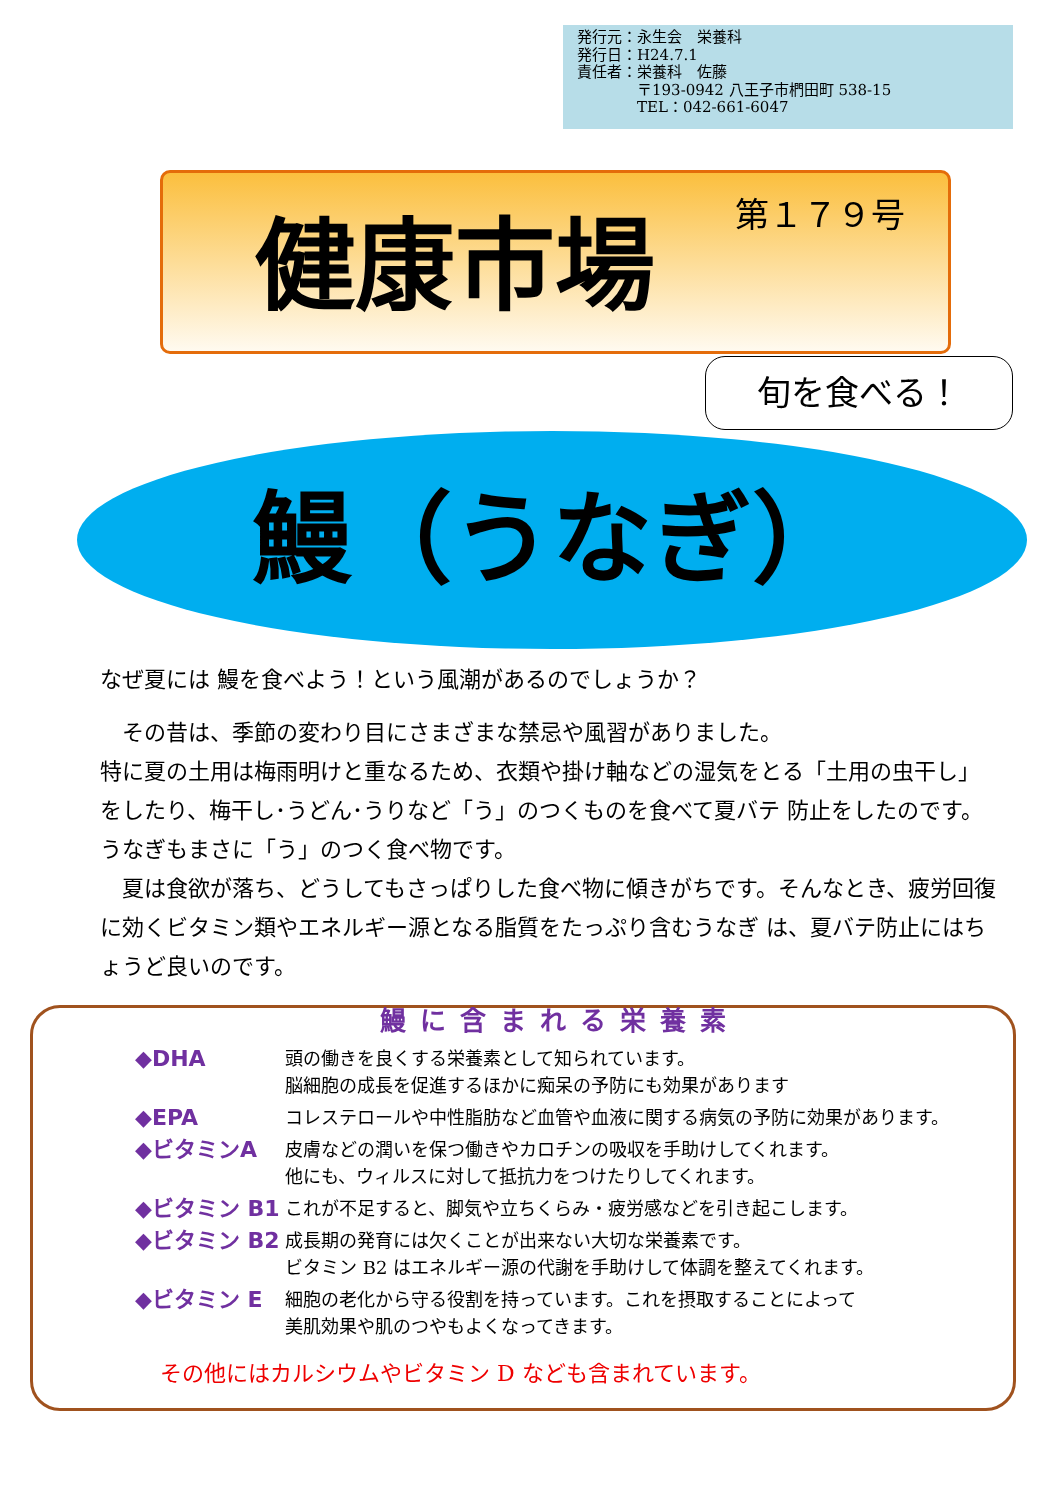発行元：永生会　栄養科
発行日：H24.7.1
責任者：栄養科　佐藤
　　　　〒193-0942 八王子市椚田町 538-15
　　　　TEL：042-661-6047
健康市場 第１７９号
旬を食べる！
鰻（うなぎ）
なぜ夏には 鰻を食べよう！という風潮があるのでしょうか？
　その昔は、季節の変わり目にさまざまな禁忌や風習がありました。
特に夏の土用は梅雨明けと重なるため、衣類や掛け軸などの湿気をとる「土用の虫干し」をしたり、梅干し･うどん･うりなど「う」のつくものを食べて夏バテ 防止をしたのです。うなぎもまさに「う」のつく食べ物です。
　夏は食欲が落ち、どうしてもさっぱりした食べ物に傾きがちです。そんなとき、疲労回復に効くビタミン類やエネルギー源となる脂質をたっぷり含むうなぎ は、夏バテ防止にはちょうど良いのです。
鰻に含まれる栄養素
◆DHA
頭の働きを良くする栄養素として知られています。
脳細胞の成長を促進するほかに痴呆の予防にも効果があります
◆EPA
コレステロールや中性脂肪など血管や血液に関する病気の予防に効果があります。
◆ビタミンA
皮膚などの潤いを保つ働きやカロチンの吸収を手助けしてくれます。
他にも、ウィルスに対して抵抗力をつけたりしてくれます。
◆ビタミン B1
これが不足すると、脚気や立ちくらみ・疲労感などを引き起こします。
◆ビタミン B2
成長期の発育には欠くことが出来ない大切な栄養素です。
ビタミン B2 はエネルギー源の代謝を手助けして体調を整えてくれます。
◆ビタミン E
細胞の老化から守る役割を持っています。これを摂取することによって
美肌効果や肌のつやもよくなってきます。
その他にはカルシウムやビタミン D なども含まれています。